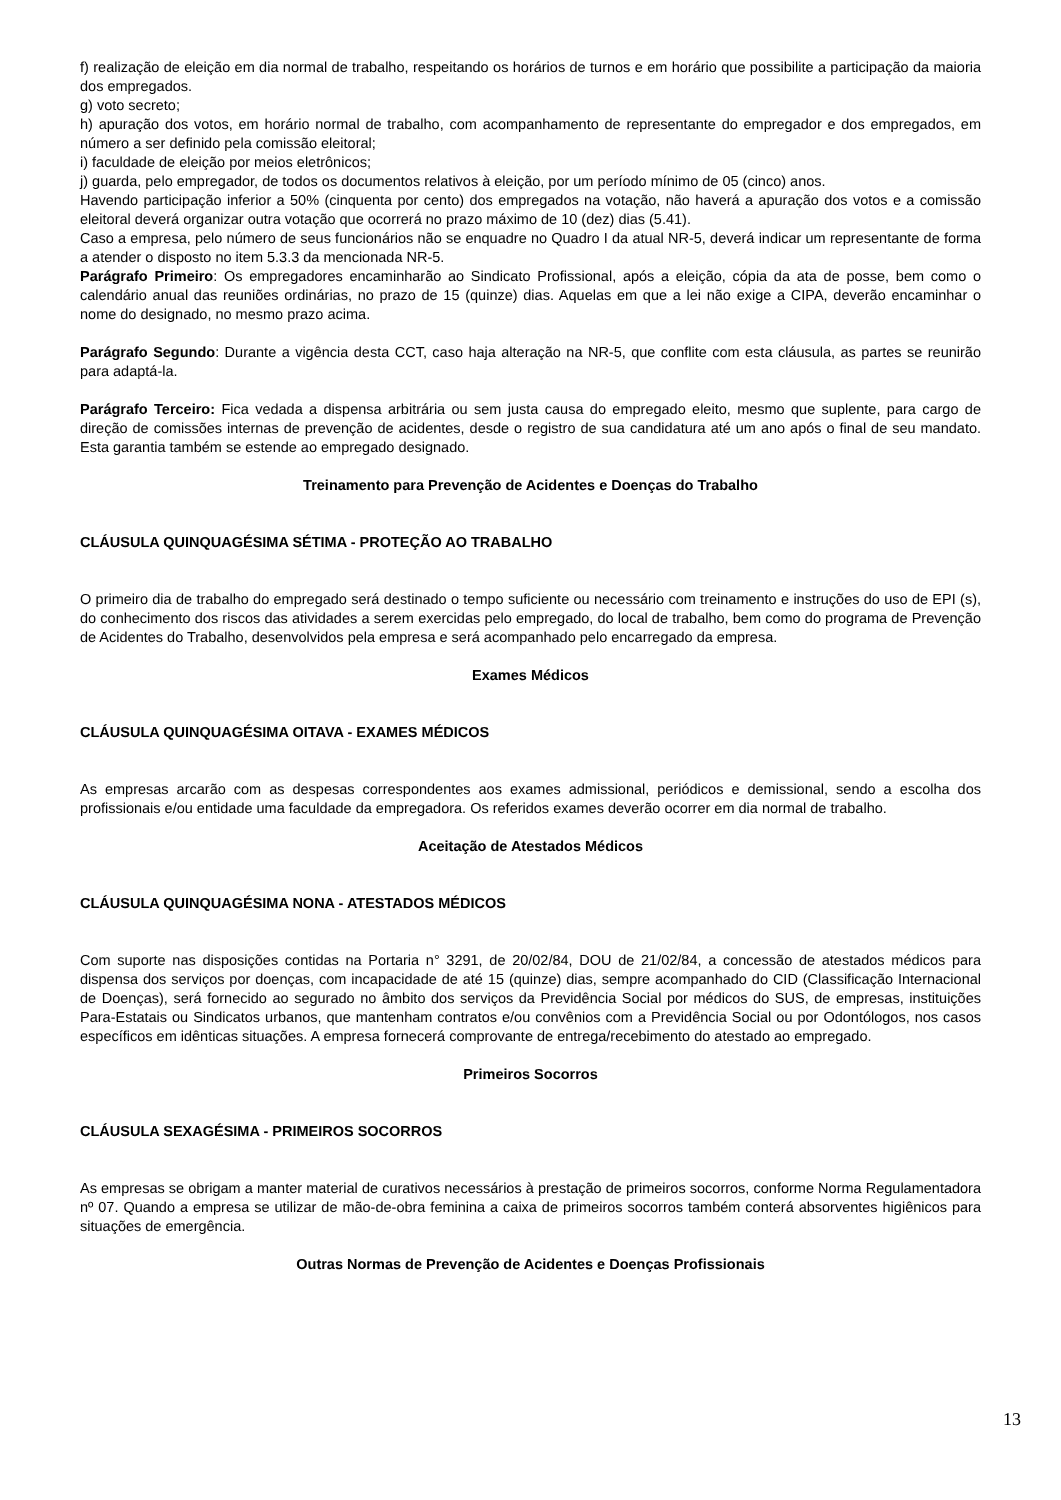f) realização de eleição em dia normal de trabalho, respeitando os horários de turnos e em horário que possibilite a participação da maioria dos empregados.
g) voto secreto;
h) apuração dos votos, em horário normal de trabalho, com acompanhamento de representante do empregador e dos empregados, em número a ser definido pela comissão eleitoral;
i) faculdade de eleição por meios eletrônicos;
j) guarda, pelo empregador, de todos os documentos relativos à eleição, por um período mínimo de 05 (cinco) anos.
Havendo participação inferior a 50% (cinquenta por cento) dos empregados na votação, não haverá a apuração dos votos e a comissão eleitoral deverá organizar outra votação que ocorrerá no prazo máximo de 10 (dez) dias (5.41).
Caso a empresa, pelo número de seus funcionários não se enquadre no Quadro I da atual NR-5, deverá indicar um representante de forma a atender o disposto no item 5.3.3 da mencionada NR-5.
Parágrafo Primeiro: Os empregadores encaminharão ao Sindicato Profissional, após a eleição, cópia da ata de posse, bem como o calendário anual das reuniões ordinárias, no prazo de 15 (quinze) dias. Aquelas em que a lei não exige a CIPA, deverão encaminhar o nome do designado, no mesmo prazo acima.
Parágrafo Segundo: Durante a vigência desta CCT, caso haja alteração na NR-5, que conflite com esta cláusula, as partes se reunirão para adaptá-la.
Parágrafo Terceiro: Fica vedada a dispensa arbitrária ou sem justa causa do empregado eleito, mesmo que suplente, para cargo de direção de comissões internas de prevenção de acidentes, desde o registro de sua candidatura até um ano após o final de seu mandato. Esta garantia também se estende ao empregado designado.
Treinamento para Prevenção de Acidentes e Doenças do Trabalho
CLÁUSULA QUINQUAGÉSIMA SÉTIMA - PROTEÇÃO AO TRABALHO
O primeiro dia de trabalho do empregado será destinado o tempo suficiente ou necessário com treinamento e instruções do uso de EPI (s), do conhecimento dos riscos das atividades a serem exercidas pelo empregado, do local de trabalho, bem como do programa de Prevenção de Acidentes do Trabalho, desenvolvidos pela empresa e será acompanhado pelo encarregado da empresa.
Exames Médicos
CLÁUSULA QUINQUAGÉSIMA OITAVA - EXAMES MÉDICOS
As empresas arcarão com as despesas correspondentes aos exames admissional, periódicos e demissional, sendo a escolha dos profissionais e/ou entidade uma faculdade da empregadora. Os referidos exames deverão ocorrer em dia normal de trabalho.
Aceitação de Atestados Médicos
CLÁUSULA QUINQUAGÉSIMA NONA - ATESTADOS MÉDICOS
Com suporte nas disposições contidas na Portaria n° 3291, de 20/02/84, DOU de 21/02/84, a concessão de atestados médicos para dispensa dos serviços por doenças, com incapacidade de até 15 (quinze) dias, sempre acompanhado do CID (Classificação Internacional de Doenças), será fornecido ao segurado no âmbito dos serviços da Previdência Social por médicos do SUS, de empresas, instituições Para-Estatais ou Sindicatos urbanos, que mantenham contratos e/ou convênios com a Previdência Social ou por Odontólogos, nos casos específicos em idênticas situações. A empresa fornecerá comprovante de entrega/recebimento do atestado ao empregado.
Primeiros Socorros
CLÁUSULA SEXAGÉSIMA - PRIMEIROS SOCORROS
As empresas se obrigam a manter material de curativos necessários à prestação de primeiros socorros, conforme Norma Regulamentadora nº 07. Quando a empresa se utilizar de mão-de-obra feminina a caixa de primeiros socorros também conterá absorventes higiênicos para situações de emergência.
Outras Normas de Prevenção de Acidentes e Doenças Profissionais
13